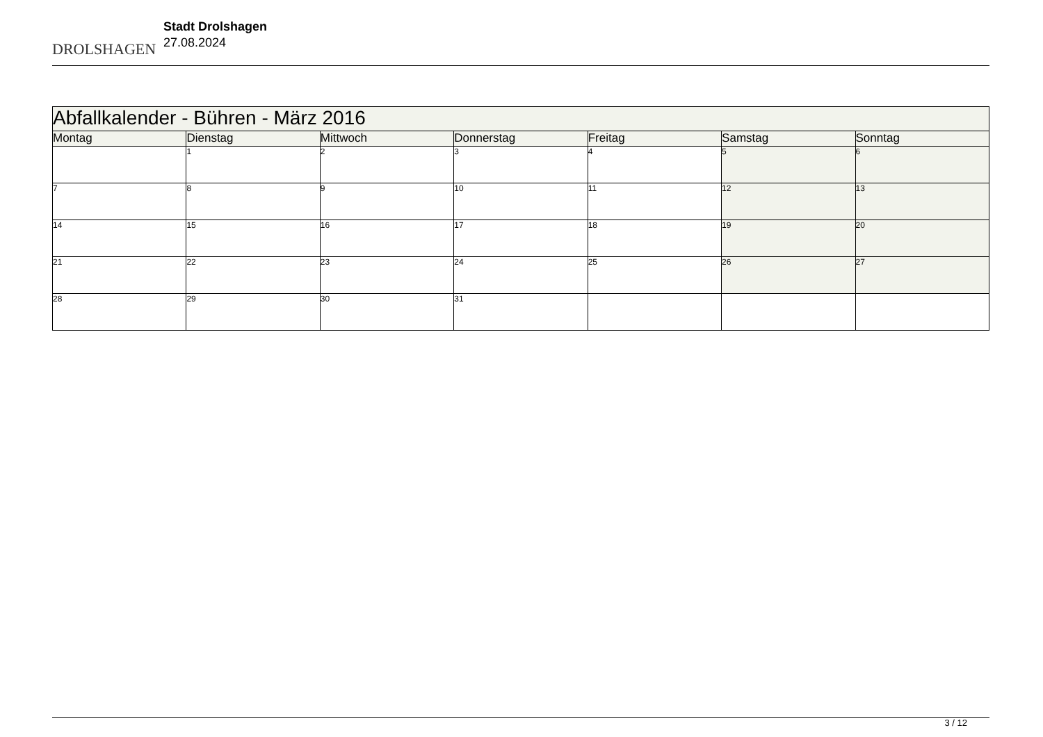DROLSHAGEN
Stadt Drolshagen
27.08.2024
| Abfallkalender - Bühren - März 2016 | | | | | | |
| --- | --- | --- | --- | --- | --- | --- |
| Montag | Dienstag | Mittwoch | Donnerstag | Freitag | Samstag | Sonntag |
| | 1 | 2 | 3 | 4 | 5 | 6 |
| 7 | 8 | 9 | 10 | 11 | 12 | 13 |
| 14 | 15 | 16 | 17 | 18 | 19 | 20 |
| 21 | 22 | 23 | 24 | 25 | 26 | 27 |
| 28 | 29 | 30 | 31 | | | |
3 / 12